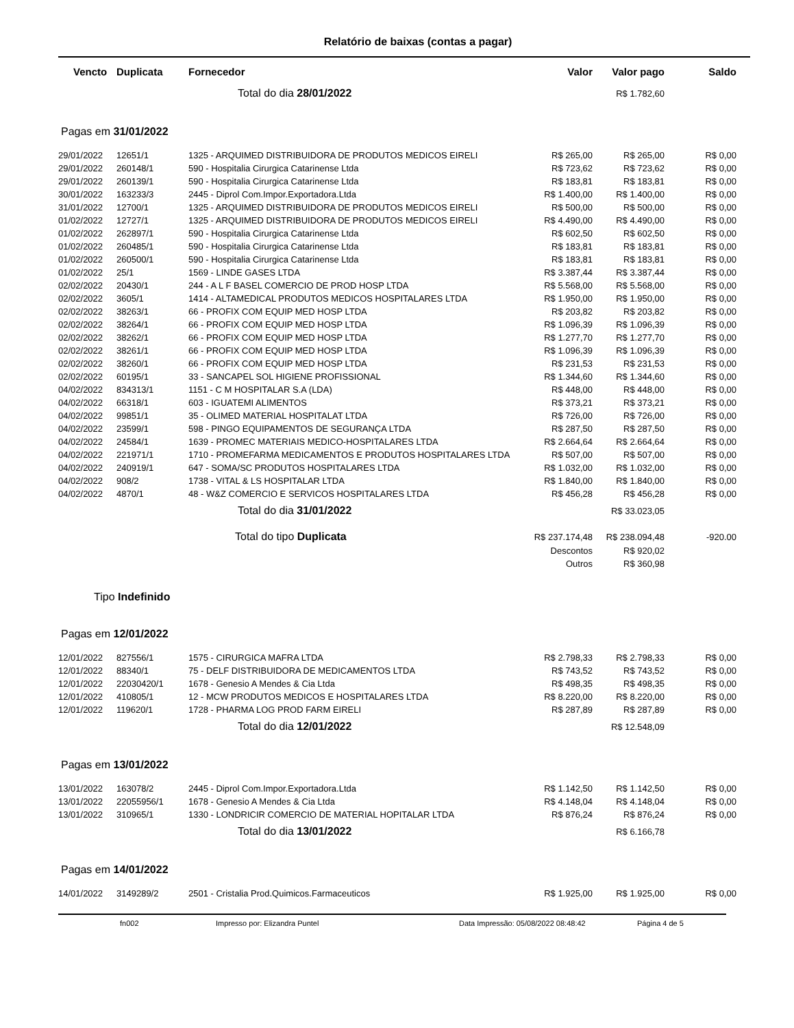Relatório de baixas (contas a pagar)
| Vencto | Duplicata | Fornecedor | Valor | Valor pago | Saldo |
| --- | --- | --- | --- | --- | --- |
| | | Total do dia 28/01/2022 | | R$ 1.782,60 | |
| Pagas em 31/01/2022 | | | | | |
| 29/01/2022 | 12651/1 | 1325 - ARQUIMED DISTRIBUIDORA DE PRODUTOS MEDICOS EIRELI | R$ 265,00 | R$ 265,00 | R$ 0,00 |
| 29/01/2022 | 260148/1 | 590 - Hospitalia Cirurgica Catarinense Ltda | R$ 723,62 | R$ 723,62 | R$ 0,00 |
| 29/01/2022 | 260139/1 | 590 - Hospitalia Cirurgica Catarinense Ltda | R$ 183,81 | R$ 183,81 | R$ 0,00 |
| 30/01/2022 | 163233/3 | 2445 - Diprol Com.Impor.Exportadora.Ltda | R$ 1.400,00 | R$ 1.400,00 | R$ 0,00 |
| 31/01/2022 | 12700/1 | 1325 - ARQUIMED DISTRIBUIDORA DE PRODUTOS MEDICOS EIRELI | R$ 500,00 | R$ 500,00 | R$ 0,00 |
| 01/02/2022 | 12727/1 | 1325 - ARQUIMED DISTRIBUIDORA DE PRODUTOS MEDICOS EIRELI | R$ 4.490,00 | R$ 4.490,00 | R$ 0,00 |
| 01/02/2022 | 262897/1 | 590 - Hospitalia Cirurgica Catarinense Ltda | R$ 602,50 | R$ 602,50 | R$ 0,00 |
| 01/02/2022 | 260485/1 | 590 - Hospitalia Cirurgica Catarinense Ltda | R$ 183,81 | R$ 183,81 | R$ 0,00 |
| 01/02/2022 | 260500/1 | 590 - Hospitalia Cirurgica Catarinense Ltda | R$ 183,81 | R$ 183,81 | R$ 0,00 |
| 01/02/2022 | 25/1 | 1569 - LINDE GASES LTDA | R$ 3.387,44 | R$ 3.387,44 | R$ 0,00 |
| 02/02/2022 | 20430/1 | 244 - A L F BASEL COMERCIO DE PROD HOSP LTDA | R$ 5.568,00 | R$ 5.568,00 | R$ 0,00 |
| 02/02/2022 | 3605/1 | 1414 - ALTAMEDICAL PRODUTOS MEDICOS HOSPITALARES LTDA | R$ 1.950,00 | R$ 1.950,00 | R$ 0,00 |
| 02/02/2022 | 38263/1 | 66 - PROFIX COM EQUIP MED HOSP LTDA | R$ 203,82 | R$ 203,82 | R$ 0,00 |
| 02/02/2022 | 38264/1 | 66 - PROFIX COM EQUIP MED HOSP LTDA | R$ 1.096,39 | R$ 1.096,39 | R$ 0,00 |
| 02/02/2022 | 38262/1 | 66 - PROFIX COM EQUIP MED HOSP LTDA | R$ 1.277,70 | R$ 1.277,70 | R$ 0,00 |
| 02/02/2022 | 38261/1 | 66 - PROFIX COM EQUIP MED HOSP LTDA | R$ 1.096,39 | R$ 1.096,39 | R$ 0,00 |
| 02/02/2022 | 38260/1 | 66 - PROFIX COM EQUIP MED HOSP LTDA | R$ 231,53 | R$ 231,53 | R$ 0,00 |
| 02/02/2022 | 60195/1 | 33 - SANCAPEL SOL HIGIENE PROFISSIONAL | R$ 1.344,60 | R$ 1.344,60 | R$ 0,00 |
| 04/02/2022 | 834313/1 | 1151 - C M HOSPITALAR S.A (LDA) | R$ 448,00 | R$ 448,00 | R$ 0,00 |
| 04/02/2022 | 66318/1 | 603 - IGUATEMI ALIMENTOS | R$ 373,21 | R$ 373,21 | R$ 0,00 |
| 04/02/2022 | 99851/1 | 35 - OLIMED MATERIAL HOSPITALAT LTDA | R$ 726,00 | R$ 726,00 | R$ 0,00 |
| 04/02/2022 | 23599/1 | 598 - PINGO EQUIPAMENTOS DE SEGURANÇA LTDA | R$ 287,50 | R$ 287,50 | R$ 0,00 |
| 04/02/2022 | 24584/1 | 1639 - PROMEC MATERIAIS MEDICO-HOSPITALARES LTDA | R$ 2.664,64 | R$ 2.664,64 | R$ 0,00 |
| 04/02/2022 | 221971/1 | 1710 - PROMEFARMA MEDICAMENTOS E PRODUTOS HOSPITALARES LTDA | R$ 507,00 | R$ 507,00 | R$ 0,00 |
| 04/02/2022 | 240919/1 | 647 - SOMA/SC PRODUTOS HOSPITALARES LTDA | R$ 1.032,00 | R$ 1.032,00 | R$ 0,00 |
| 04/02/2022 | 908/2 | 1738 - VITAL & LS HOSPITALAR LTDA | R$ 1.840,00 | R$ 1.840,00 | R$ 0,00 |
| 04/02/2022 | 4870/1 | 48 - W&Z COMERCIO E SERVICOS HOSPITALARES LTDA | R$ 456,28 | R$ 456,28 | R$ 0,00 |
| | | Total do dia 31/01/2022 | | R$ 33.023,05 | |
| | | Total do tipo Duplicata | R$ 237.174,48 | R$ 238.094,48 | -920.00 |
| | | | Descontos | R$ 920,02 | |
| | | | Outros | R$ 360,98 | |
| Tipo Indefinido | | | | | |
| Pagas em 12/01/2022 | | | | | |
| 12/01/2022 | 827556/1 | 1575 - CIRURGICA MAFRA LTDA | R$ 2.798,33 | R$ 2.798,33 | R$ 0,00 |
| 12/01/2022 | 88340/1 | 75 - DELF DISTRIBUIDORA DE MEDICAMENTOS LTDA | R$ 743,52 | R$ 743,52 | R$ 0,00 |
| 12/01/2022 | 22030420/1 | 1678 - Genesio A Mendes & Cia Ltda | R$ 498,35 | R$ 498,35 | R$ 0,00 |
| 12/01/2022 | 410805/1 | 12 - MCW PRODUTOS MEDICOS E HOSPITALARES LTDA | R$ 8.220,00 | R$ 8.220,00 | R$ 0,00 |
| 12/01/2022 | 119620/1 | 1728 - PHARMA LOG PROD FARM EIRELI | R$ 287,89 | R$ 287,89 | R$ 0,00 |
| | | Total do dia 12/01/2022 | | R$ 12.548,09 | |
| Pagas em 13/01/2022 | | | | | |
| 13/01/2022 | 163078/2 | 2445 - Diprol Com.Impor.Exportadora.Ltda | R$ 1.142,50 | R$ 1.142,50 | R$ 0,00 |
| 13/01/2022 | 22055956/1 | 1678 - Genesio A Mendes & Cia Ltda | R$ 4.148,04 | R$ 4.148,04 | R$ 0,00 |
| 13/01/2022 | 310965/1 | 1330 - LONDRICIR COMERCIO DE MATERIAL HOPITALAR LTDA | R$ 876,24 | R$ 876,24 | R$ 0,00 |
| | | Total do dia 13/01/2022 | | R$ 6.166,78 | |
| Pagas em 14/01/2022 | | | | | |
| 14/01/2022 | 3149289/2 | 2501 - Cristalia Prod.Quimicos.Farmaceuticos | R$ 1.925,00 | R$ 1.925,00 | R$ 0,00 |
fn002 Impresso por: Elizandra Puntel Data Impressão: 05/08/2022 08:48:42 Página 4 de 5